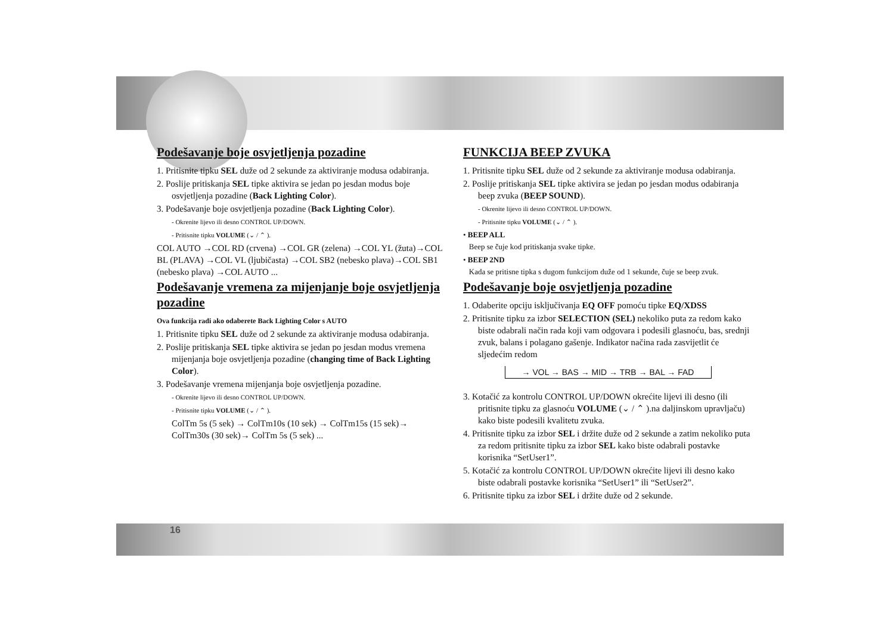16
Podešavanje boje osvjetljenja pozadine
1. Pritisnite tipku SEL duže od 2 sekunde za aktiviranje modusa odabiranja.
2. Poslije pritiskanja SEL tipke aktivira se jedan po jesdan modus boje osvjetljenja pozadine (Back Lighting Color).
3. Podešavanje boje osvjetljenja pozadine (Back Lighting Color).
- Okrenite lijevo ili desno CONTROL UP/DOWN.
- Pritisnite tipku VOLUME (⌄ / ⌃ ).
COL AUTO →COL RD (crvena) →COL GR (zelena) →COL YL (žuta)→COL BL (PLAVA) →COL VL (ljubičasta) →COL SB2 (nebesko plava)→COL SB1 (nebesko plava) →COL AUTO ...
Podešavanje vremena za mijenjanje boje osvjetljenja pozadine
Ova funkcija radi ako odaberete Back Lighting Color s AUTO
1. Pritisnite tipku SEL duže od 2 sekunde za aktiviranje modusa odabiranja.
2. Poslije pritiskanja SEL tipke aktivira se jedan po jesdan modus vremena mijenjanja boje osvjetljenja pozadine (changing time of Back Lighting Color).
3. Podešavanje vremena mijenjanja boje osvjetljenja pozadine.
- Okrenite lijevo ili desno CONTROL UP/DOWN.
- Pritisnite tipku VOLUME (⌄ / ⌃ ).
ColTm 5s (5 sek) → ColTm10s (10 sek) → ColTm15s (15 sek)→ ColTm30s (30 sek)→ ColTm 5s (5 sek) ...
FUNKCIJA BEEP ZVUKA
1. Pritisnite tipku SEL duže od 2 sekunde za aktiviranje modusa odabiranja.
2. Poslije pritiskanja SEL tipke aktivira se jedan po jesdan modus odabiranja beep zvuka (BEEP SOUND).
- Okrenite lijevo ili desno CONTROL UP/DOWN.
- Pritisnite tipku VOLUME (⌄ / ⌃ ).
• BEEP ALL
Beep se čuje kod pritiskanja svake tipke.
• BEEP 2ND
Kada se pritisne tipka s dugom funkcijom duže od 1 sekunde, čuje se beep zvuk.
Podešavanje boje osvjetljenja pozadine
1. Odaberite opciju isključivanja EQ OFF pomoću tipke EQ/XDSS
2. Pritisnite tipku za izbor SELECTION (SEL) nekoliko puta za redom kako biste odabrali način rada koji vam odgovara i podesili glasnoću, bas, srednji zvuk, balans i polagano gašenje. Indikator načina rada zasvijetlit će sljedećim redom
→ VOL → BAS → MID → TRB → BAL → FAD
3. Kotačić za kontrolu CONTROL UP/DOWN okrećite lijevi ili desno (ili pritisnite tipku za glasnoću VOLUME (⌄ / ⌃ ).na daljinskom upravljaču) kako biste podesili kvalitetu zvuka.
4. Pritisnite tipku za izbor SEL i držite duže od 2 sekunde a zatim nekoliko puta za redom pritisnite tipku za izbor SEL kako biste odabrali postavke korisnika “SetUser1”.
5. Kotačić za kontrolu CONTROL UP/DOWN okrećite lijevi ili desno kako biste odabrali postavke korisnika “SetUser1” ili “SetUser2”.
6. Pritisnite tipku za izbor SEL i držite duže od 2 sekunde.